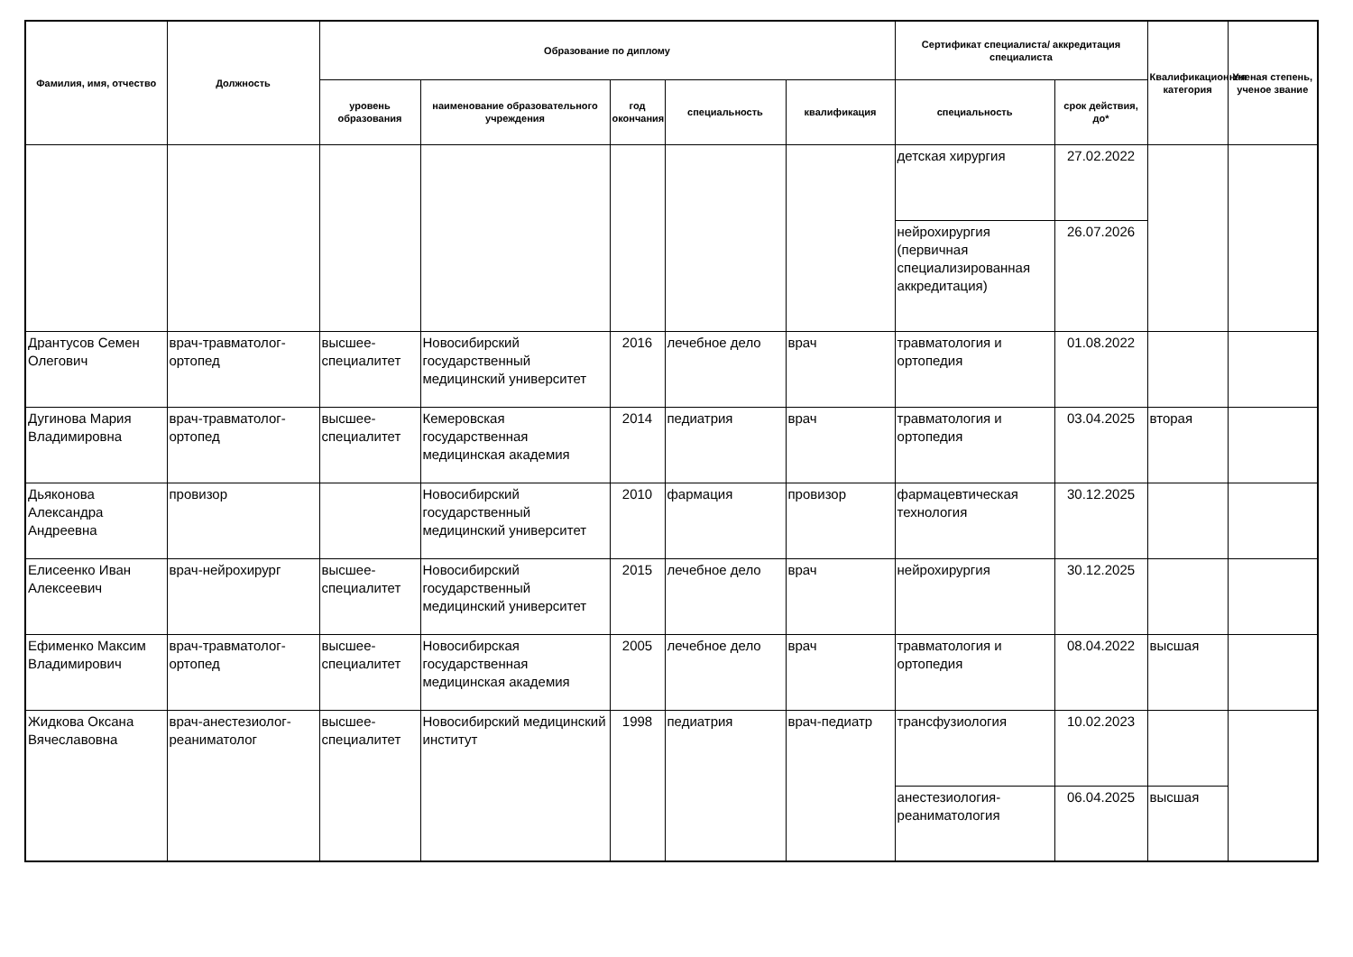| Фамилия, имя, отчество | Должность | Образование по диплому | | | | | Сертификат специалиста/ аккредитация специалиста | | Квалификационная категория | Ученая степень, ученое звание |
| --- | --- | --- | --- | --- | --- | --- | --- | --- | --- | --- |
| | | уровень образования | наименование образовательного учреждения | год окончания | специальность | квалификация | специальность | срок действия, до* | | |
| | | | | | | | детская хирургия | 27.02.2022 | | |
| | | | | | | | нейрохирургия (первичная специализированная аккредитация) | 26.07.2026 | | |
| Дрантусов Семен Олегович | врач-травматолог-ортопед | высшее-специалитет | Новосибирский государственный медицинский университет | 2016 | лечебное дело | врач | травматология и ортопедия | 01.08.2022 | | |
| Дугинова Мария Владимировна | врач-травматолог-ортопед | высшее-специалитет | Кемеровская государственная медицинская академия | 2014 | педиатрия | врач | травматология и ортопедия | 03.04.2025 | вторая | |
| Дьяконова Александра Андреевна | провизор | | Новосибирский государственный медицинский университет | 2010 | фармация | провизор | фармацевтическая технология | 30.12.2025 | | |
| Елисеенко Иван Алексеевич | врач-нейрохирург | высшее-специалитет | Новосибирский государственный медицинский университет | 2015 | лечебное дело | врач | нейрохирургия | 30.12.2025 | | |
| Ефименко Максим Владимирович | врач-травматолог-ортопед | высшее-специалитет | Новосибирская государственная медицинская академия | 2005 | лечебное дело | врач | травматология и ортопедия | 08.04.2022 | высшая | |
| Жидкова Оксана Вячеславовна | врач-анестезиолог-реаниматолог | высшее-специалитет | Новосибирский медицинский институт | 1998 | педиатрия | врач-педиатр | трансфузиология | 10.02.2023 | | |
| | | | | | | | анестезиология-реаниматология | 06.04.2025 | высшая | |